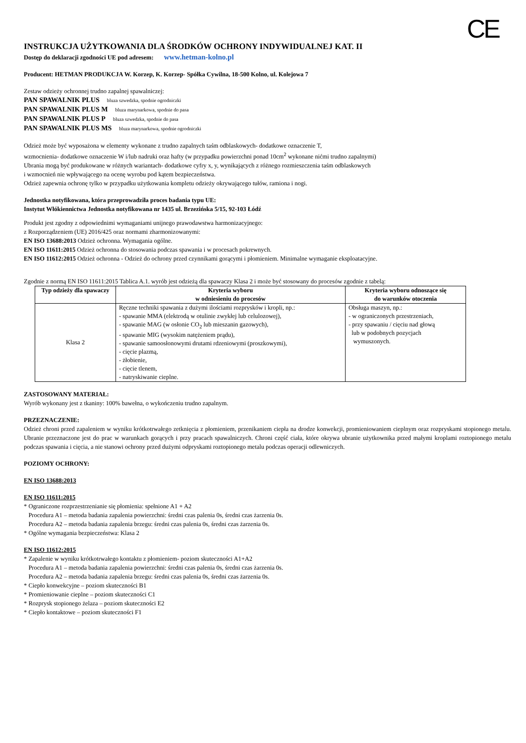CE
INSTRUKCJA UŻYTKOWANIA DLA ŚRODKÓW OCHRONY INDYWIDUALNEJ KAT. II
Dostęp do deklaracji zgodności UE pod adresem: www.hetman-kolno.pl
Producent: HETMAN PRODUKCJA W. Korzep, K. Korzep- Spółka Cywilna, 18-500 Kolno, ul. Kolejowa 7
Zestaw odzieży ochronnej trudno zapalnej spawalniczej:
PAN SPAWALNIK PLUS bluza szwedzka, spodnie ogrodniczki
PAN SPAWALNIK PLUS M bluza marynarkowa, spodnie do pasa
PAN SPAWALNIK PLUS P bluza szwedzka, spodnie do pasa
PAN SPAWALNIK PLUS MS bluza marynarkowa, spodnie ogrodniczki
Odzież może być wyposażona w elementy wykonane z trudno zapalnych taśm odblaskowych- dodatkowe oznaczenie T,
wzmocnienia- dodatkowe oznaczenie W i/lub nadruki oraz hafty (w przypadku powierzchni ponad 10cm<sup>2</sup> wykonane nićmi trudno zapalnymi)
Ubrania mogą być produkowane w różnych wariantach- dodatkowe cyfry x, y, wynikających z różnego rozmieszczenia taśm odblaskowych
i wzmocnień nie wpływającego na ocenę wyrobu pod kątem bezpieczeństwa.
Odzież zapewnia ochronę tylko w przypadku użytkowania kompletu odzieży okrywającego tułów, ramiona i nogi.
Jednostka notyfikowana, która przeprowadziła proces badania typu UE:
Instytut Włókiennictwa Jednostka notyfikowana nr 1435 ul. Brzezińska 5/15, 92-103 Łódź
Produkt jest zgodny z odpowiednimi wymaganiami unijnego prawodawstwa harmonizacyjnego:
z Rozporządzeniem (UE) 2016/425 oraz normami zharmonizowanymi:
EN ISO 13688:2013 Odzież ochronna. Wymagania ogólne.
EN ISO 11611:2015 Odzież ochronna do stosowania podczas spawania i w procesach pokrewnych.
EN ISO 11612:2015 Odzież ochronna - Odzież do ochrony przed czynnikami gorącymi i płomieniem. Minimalne wymaganie eksploatacyjne.
Zgodnie z normą EN ISO 11611:2015 Tablica A.1. wyrób jest odzieżą dla spawaczy Klasa 2 i może być stosowany do procesów zgodnie z tabelą:
| Typ odzieży dla spawaczy | Kryteria wyboru w odniesieniu do procesów | Kryteria wyboru odnoszące się do warunków otoczenia |
| --- | --- | --- |
| Klasa 2 | Ręczne techniki spawania z dużymi ilościami rozprysków i kropli, np.: - spawanie MMA (elektrodą w otulinie zwykłej lub celulozowej), - spawanie MAG (w osłonie CO<sub>2</sub> lub mieszanin gazowych), - spawanie MIG (wysokim natężeniem prądu), - spawanie samoosłonowymi drutami rdzeniowymi (proszkowymi), - cięcie plazmą, - żłobienie, - cięcie tlenem, - natryskiwanie cieplne. | Obsługa maszyn, np.: - w ograniczonych przestrzeniach, - przy spawaniu / cięciu nad głową lub w podobnych pozycjach wymuszonych. |
ZASTOSOWANY MATERIAŁ:
Wyrób wykonany jest z tkaniny: 100% bawełna, o wykończeniu trudno zapalnym.
PRZEZNACZENIE:
Odzież chroni przed zapaleniem w wyniku krótkotrwałego zetknięcia z płomieniem, przenikaniem ciepła na drodze konwekcji, promieniowaniem cieplnym oraz rozpryskami stopionego metalu. Ubranie przeznaczone jest do prac w warunkach gorących i przy pracach spawalniczych. Chroni część ciała, które okrywa ubranie użytkownika przed małymi kroplami roztopionego metalu podczas spawania i cięcia, a nie stanowi ochrony przed dużymi odpryskami roztopionego metalu podczas operacji odlewniczych.
POZIOMY OCHRONY:
EN ISO 13688:2013
EN ISO 11611:2015
* Ograniczone rozprzestrzenianie się płomienia: spełnione A1 + A2
Procedura A1 – metoda badania zapalenia powierzchni: średni czas palenia 0s, średni czas żarzenia 0s.
Procedura A2 – metoda badania zapalenia brzegu: średni czas palenia 0s, średni czas żarzenia 0s.
* Ogólne wymagania bezpieczeństwa: Klasa 2
EN ISO 11612:2015
* Zapalenie w wyniku krótkotrwałego kontaktu z płomieniem- poziom skuteczności A1+A2
Procedura A1 – metoda badania zapalenia powierzchni: średni czas palenia 0s, średni czas żarzenia 0s.
Procedura A2 – metoda badania zapalenia brzegu: średni czas palenia 0s, średni czas żarzenia 0s.
* Ciepło konwekcyjne – poziom skuteczności B1
* Promieniowanie cieplne – poziom skuteczności C1
* Rozprysk stopionego żelaza – poziom skuteczności E2
* Ciepło kontaktowe – poziom skuteczności F1